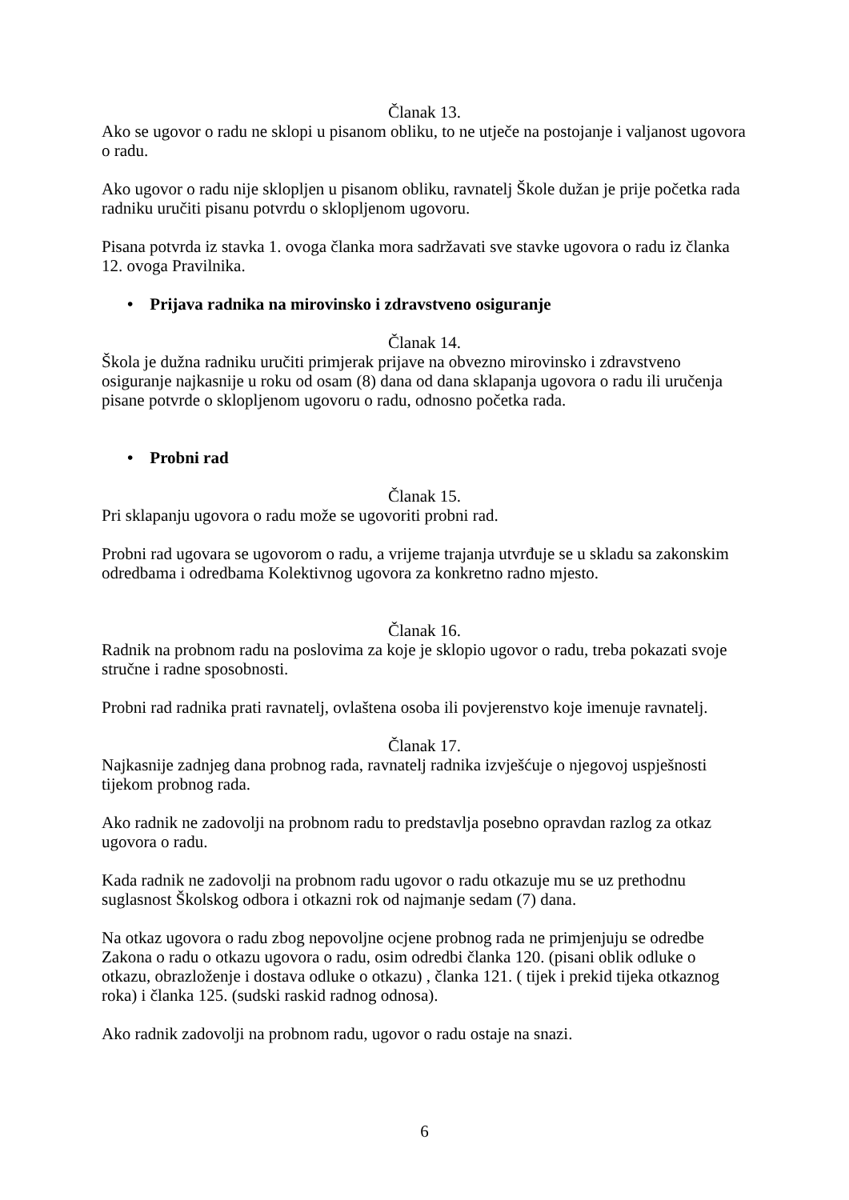Članak 13.
Ako se ugovor o radu ne sklopi u pisanom obliku, to ne utječe na postojanje i valjanost ugovora o radu.
Ako ugovor o radu nije sklopljen u pisanom obliku, ravnatelj Škole dužan je prije početka rada radniku uručiti pisanu potvrdu o sklopljenom ugovoru.
Pisana potvrda iz stavka 1. ovoga članka mora sadržavati sve stavke ugovora o radu iz članka 12. ovoga Pravilnika.
• Prijava radnika na mirovinsko i zdravstveno osiguranje
Članak 14.
Škola je dužna radniku uručiti primjerak prijave na obvezno mirovinsko i zdravstveno osiguranje najkasnije u roku od osam (8) dana od dana sklapanja ugovora o radu ili uručenja pisane potvrde o sklopljenom ugovoru o radu, odnosno početka rada.
• Probni rad
Članak 15.
Pri sklapanju ugovora o radu može se ugovoriti probni rad.
Probni rad ugovara se ugovorom o radu, a vrijeme trajanja utvrđuje se u skladu sa zakonskim odredbama i odredbama Kolektivnog ugovora za konkretno radno mjesto.
Članak 16.
Radnik na probnom radu na poslovima za koje je sklopio ugovor o radu, treba pokazati svoje stručne i radne sposobnosti.
Probni rad radnika prati ravnatelj, ovlaštena osoba ili povjerenstvo koje imenuje ravnatelj.
Članak 17.
Najkasnije zadnjeg dana probnog rada, ravnatelj radnika izvješćuje o njegovoj uspješnosti tijekom probnog rada.
Ako radnik ne zadovolji na probnom radu to predstavlja posebno opravdan razlog za otkaz ugovora o radu.
Kada radnik ne zadovolji na probnom radu ugovor o radu otkazuje mu se uz prethodnu suglasnost Školskog odbora i otkazni rok od najmanje sedam (7) dana.
Na otkaz ugovora o radu zbog nepovoljne ocjene probnog rada ne primjenjuju se odredbe Zakona o radu o otkazu ugovora o radu, osim odredbi članka 120. (pisani oblik odluke o otkazu, obrazloženje i dostava odluke o otkazu) , članka 121. ( tijek i prekid tijeka otkaznog roka) i članka 125. (sudski raskid radnog odnosa).
Ako radnik zadovolji na probnom radu, ugovor o radu ostaje na snazi.
6